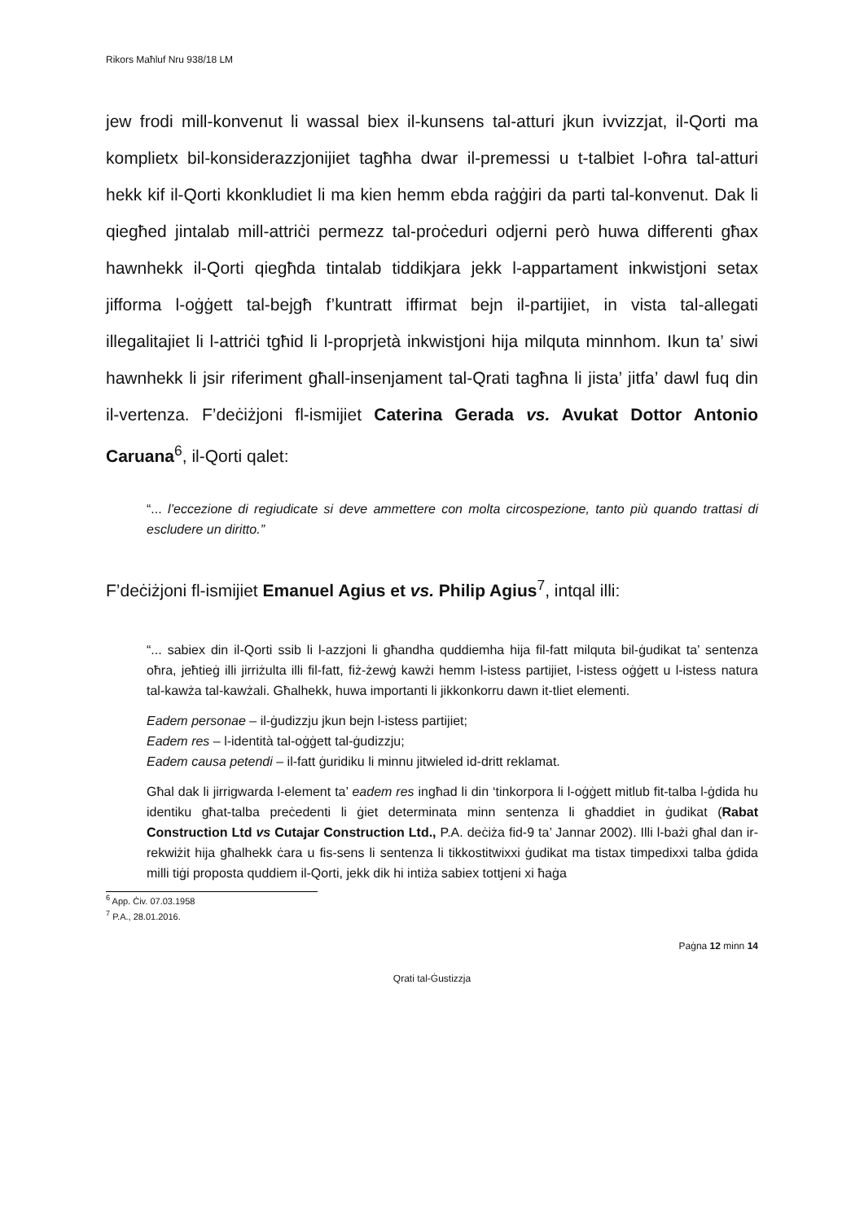Rikors Maħluf Nru 938/18 LM
jew frodi mill-konvenut li wassal biex il-kunsens tal-atturi jkun ivvizzjat, il-Qorti ma komplietx bil-konsiderazzjonijiet tagħha dwar il-premessi u t-talbiet l-oħra tal-atturi hekk kif il-Qorti kkonkludiet li ma kien hemm ebda raġġiri da parti tal-konvenut. Dak li qiegħed jintalab mill-attriċi permezz tal-proċeduri odjerni però huwa differenti għax hawnhekk il-Qorti qiegħda tintalab tiddikjara jekk l-appartament inkwistjoni setax jifforma l-oġġett tal-bejgħ f’kuntratt iffirmat bejn il-partijiet, in vista tal-allegati illegalitajiet li l-attriċi tgħid li l-proprjetà inkwistjoni hija milquta minnhom. Ikun ta’ siwi hawnhekk li jsir riferiment għall-insenjament tal-Qrati tagħna li jista’ jitfa’ dawl fuq din il-vertenza. F’deċiżjoni fl-ismijiet Caterina Gerada vs. Avukat Dottor Antonio Caruana<sup>6</sup>, il-Qorti qalet:
“... l’eccezione di regiudicate si deve ammettere con molta circospezione, tanto più quando trattasi di escludere un diritto.”
F’deċiżjoni fl-ismijiet Emanuel Agius et vs. Philip Agius<sup>7</sup>, intqal illi:
“... sabiex din il-Qorti ssib li l-azzjoni li għandha quddiemha hija fil-fatt milquta bil-ġudikat ta’ sentenza oħra, jeħtieġ illi jirriżulta illi fil-fatt, fiż-żewġ kawżi hemm l-istess partijiet, l-istess oġġett u l-istess natura tal-kawża tal-kawżali. Għalhekk, huwa importanti li jikkonkorru dawn it-tliet elementi.
Eadem personae – il-ġudizzju jkun bejn l-istess partijiet;
Eadem res – l-identità tal-oġġett tal-ġudizzju;
Eadem causa petendi – il-fatt ġuridiku li minnu jitwieled id-dritt reklamat.
Għal dak li jirrigwarda l-element ta’ eadem res ingħad li din ‘tinkorpora li l-oġġett mitlub fit-talba l-ġdida hu identiku għat-talba preċedenti li ġiet determinata minn sentenza li għaddiet in ġudikat (Rabat Construction Ltd vs Cutajar Construction Ltd., P.A. deċiża fid-9 ta’ Jannar 2002). Illi l-bażi għal dan ir-rekwiżit hija għalhekk ċara u fis-sens li sentenza li tikkostitwixxi ġudikat ma tistax timpedixxi talba ġdida milli tiġi proposta quddiem il-Qorti, jekk dik hi intiża sabiex tottjeni xi ħaġa
<sup>6</sup> App. Ċiv. 07.03.1958
<sup>7</sup> P.A., 28.01.2016.
Paġna 12 minn 14
Qrati tal-Ġustizzja